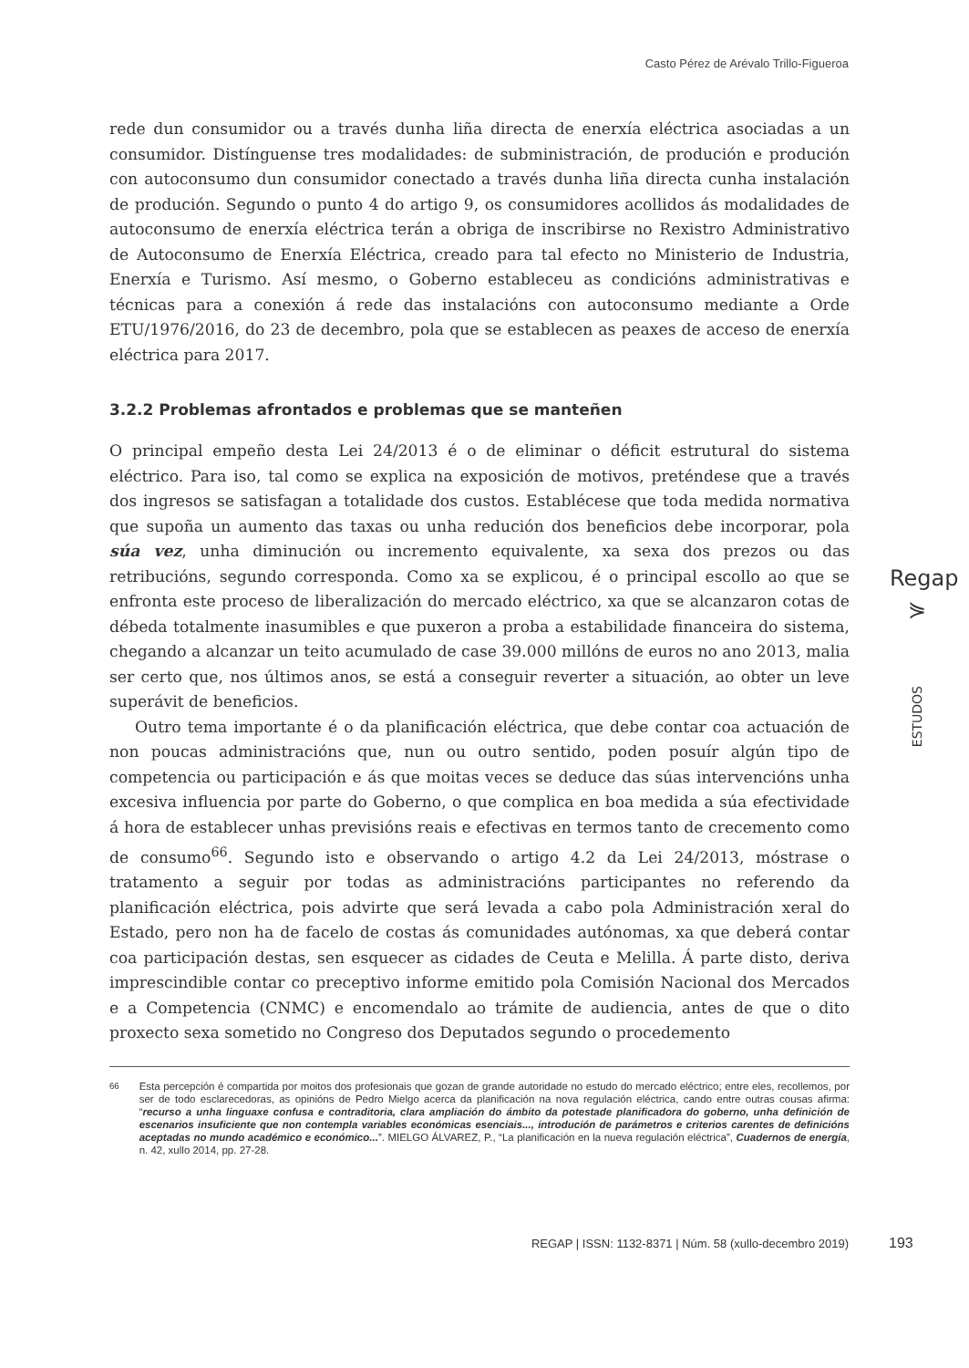Casto Pérez de Arévalo Trillo-Figueroa
rede dun consumidor ou a través dunha liña directa de enerxía eléctrica asociadas a un consumidor. Distínguense tres modalidades: de subministración, de produción e produción con autoconsumo dun consumidor conectado a través dunha liña directa cunha instalación de produción. Segundo o punto 4 do artigo 9, os consumidores acollidos ás modalidades de autoconsumo de enerxía eléctrica terán a obriga de inscribirse no Rexistro Administrativo de Autoconsumo de Enerxía Eléctrica, creado para tal efecto no Ministerio de Industria, Enerxía e Turismo. Así mesmo, o Goberno estableceu as condicións administrativas e técnicas para a conexión á rede das instalacións con autoconsumo mediante a Orde ETU/1976/2016, do 23 de decembro, pola que se establecen as peaxes de acceso de enerxía eléctrica para 2017.
3.2.2 Problemas afrontados e problemas que se manteñen
O principal empeño desta Lei 24/2013 é o de eliminar o déficit estrutural do sistema eléctrico. Para iso, tal como se explica na exposición de motivos, preténdese que a través dos ingresos se satisfagan a totalidade dos custos. Establécese que toda medida normativa que supoña un aumento das taxas ou unha redución dos beneficios debe incorporar, pola súa vez, unha diminución ou incremento equivalente, xa sexa dos prezos ou das retribucións, segundo corresponda. Como xa se explicou, é o principal escollo ao que se enfronta este proceso de liberalización do mercado eléctrico, xa que se alcanzaron cotas de débeda totalmente inasumibles e que puxeron a proba a estabilidade financeira do sistema, chegando a alcanzar un teito acumulado de case 39.000 millóns de euros no ano 2013, malia ser certo que, nos últimos anos, se está a conseguir reverter a situación, ao obter un leve superávit de beneficios.
Outro tema importante é o da planificación eléctrica, que debe contar coa actuación de non poucas administracións que, nun ou outro sentido, poden posuír algún tipo de competencia ou participación e ás que moitas veces se deduce das súas intervencións unha excesiva influencia por parte do Goberno, o que complica en boa medida a súa efectividade á hora de establecer unhas previsións reais e efectivas en termos tanto de crecemento como de consumo<sup>66</sup>. Segundo isto e observando o artigo 4.2 da Lei 24/2013, móstrase o tratamento a seguir por todas as administracións participantes no referendo da planificación eléctrica, pois advirte que será levada a cabo pola Administración xeral do Estado, pero non ha de facelo de costas ás comunidades autónomas, xa que deberá contar coa participación destas, sen esquecer as cidades de Ceuta e Melilla. Á parte disto, deriva imprescindible contar co preceptivo informe emitido pola Comisión Nacional dos Mercados e a Competencia (CNMC) e encomendalo ao trámite de audiencia, antes de que o dito proxecto sexa sometido no Congreso dos Deputados segundo o procedemento
<sup>66</sup> Esta percepción é compartida por moitos dos profesionais que gozan de grande autoridade no estudo do mercado eléctrico; entre eles, recollemos, por ser de todo esclarecedoras, as opinións de Pedro Mielgo acerca da planificación na nova regulación eléctrica, cando entre outras cousas afirma: “recurso a unha linguaxe confusa e contraditoria, clara ampliación do ámbito da potestade planificadora do goberno, unha definición de escenarios insuficiente que non contempla variables económicas esenciais..., introdución de parámetros e criterios carentes de definicións aceptadas no mundo académico e económico...”. MIELGO ÁLVAREZ, P., “La planificación en la nueva regulación eléctrica”, Cuadernos de energía, n. 42, xullo 2014, pp. 27-28.
Regap
⋟
ESTUDOS
REGAP | ISSN: 1132-8371 | Núm. 58 (xullo-decembro 2019)
193